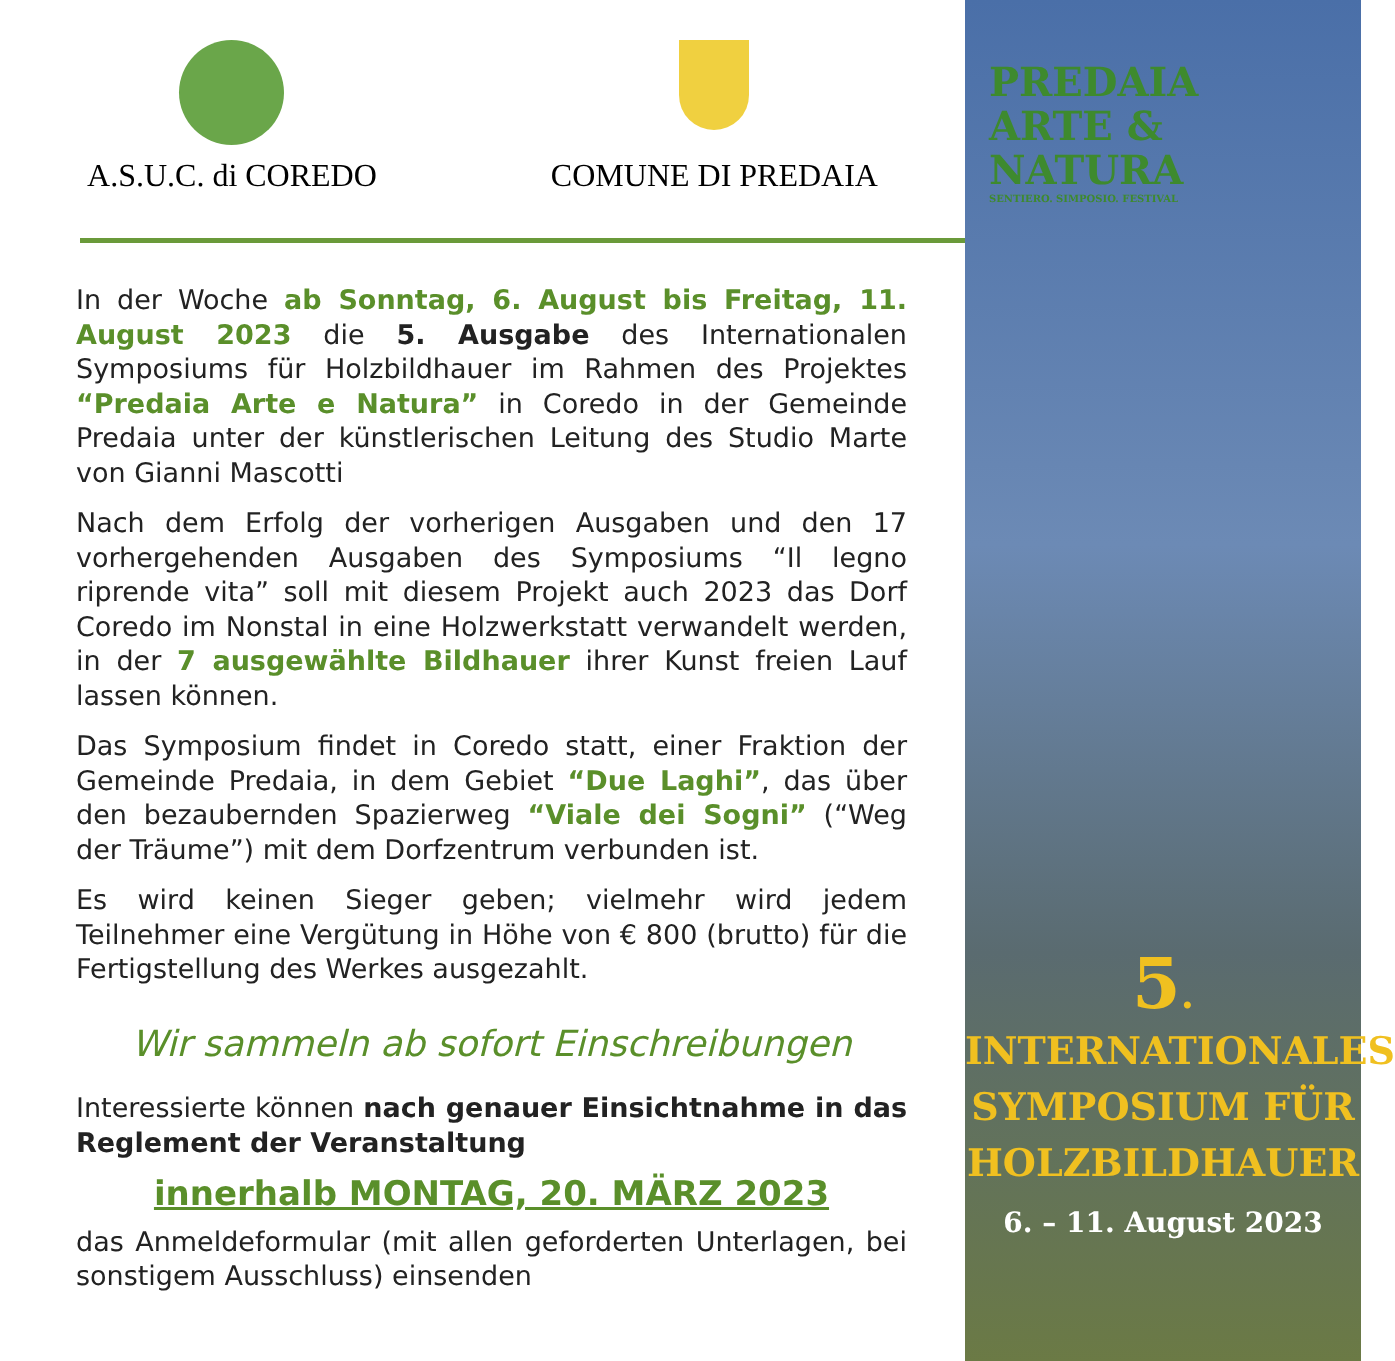A.S.U.C. di COREDO COMUNE DI PREDAIA
In der Woche ab Sonntag, 6. August bis Freitag, 11. August 2023 die 5. Ausgabe des Internationalen Symposiums für Holzbildhauer im Rahmen des Projektes “Predaia Arte e Natura” in Coredo in der Gemeinde Predaia unter der künstlerischen Leitung des Studio Marte von Gianni Mascotti
Nach dem Erfolg der vorherigen Ausgaben und den 17 vorhergehenden Ausgaben des Symposiums “Il legno riprende vita” soll mit diesem Projekt auch 2023 das Dorf Coredo im Nonstal in eine Holzwerkstatt verwandelt werden, in der 7 ausgewählte Bildhauer ihrer Kunst freien Lauf lassen können.
Das Symposium findet in Coredo statt, einer Fraktion der Gemeinde Predaia, in dem Gebiet “Due Laghi”, das über den bezaubernden Spazierweg “Viale dei Sogni” (“Weg der Träume”) mit dem Dorfzentrum verbunden ist.
Es wird keinen Sieger geben; vielmehr wird jedem Teilnehmer eine Vergütung in Höhe von € 800 (brutto) für die Fertigstellung des Werkes ausgezahlt.
Wir sammeln ab sofort Einschreibungen
Interessierte können nach genauer Einsichtnahme in das Reglement der Veranstaltung
innerhalb MONTAG, 20. MÄRZ 2023
das Anmeldeformular (mit allen geforderten Unterlagen, bei sonstigem Ausschluss) einsenden
PREDAIA
ARTE &
NATURA
SENTIERO. SIMPOSIO. FESTIVAL
5. INTERNATIONALES
SYMPOSIUM FÜR
HOLZBILDHAUER
6. – 11. August 2023